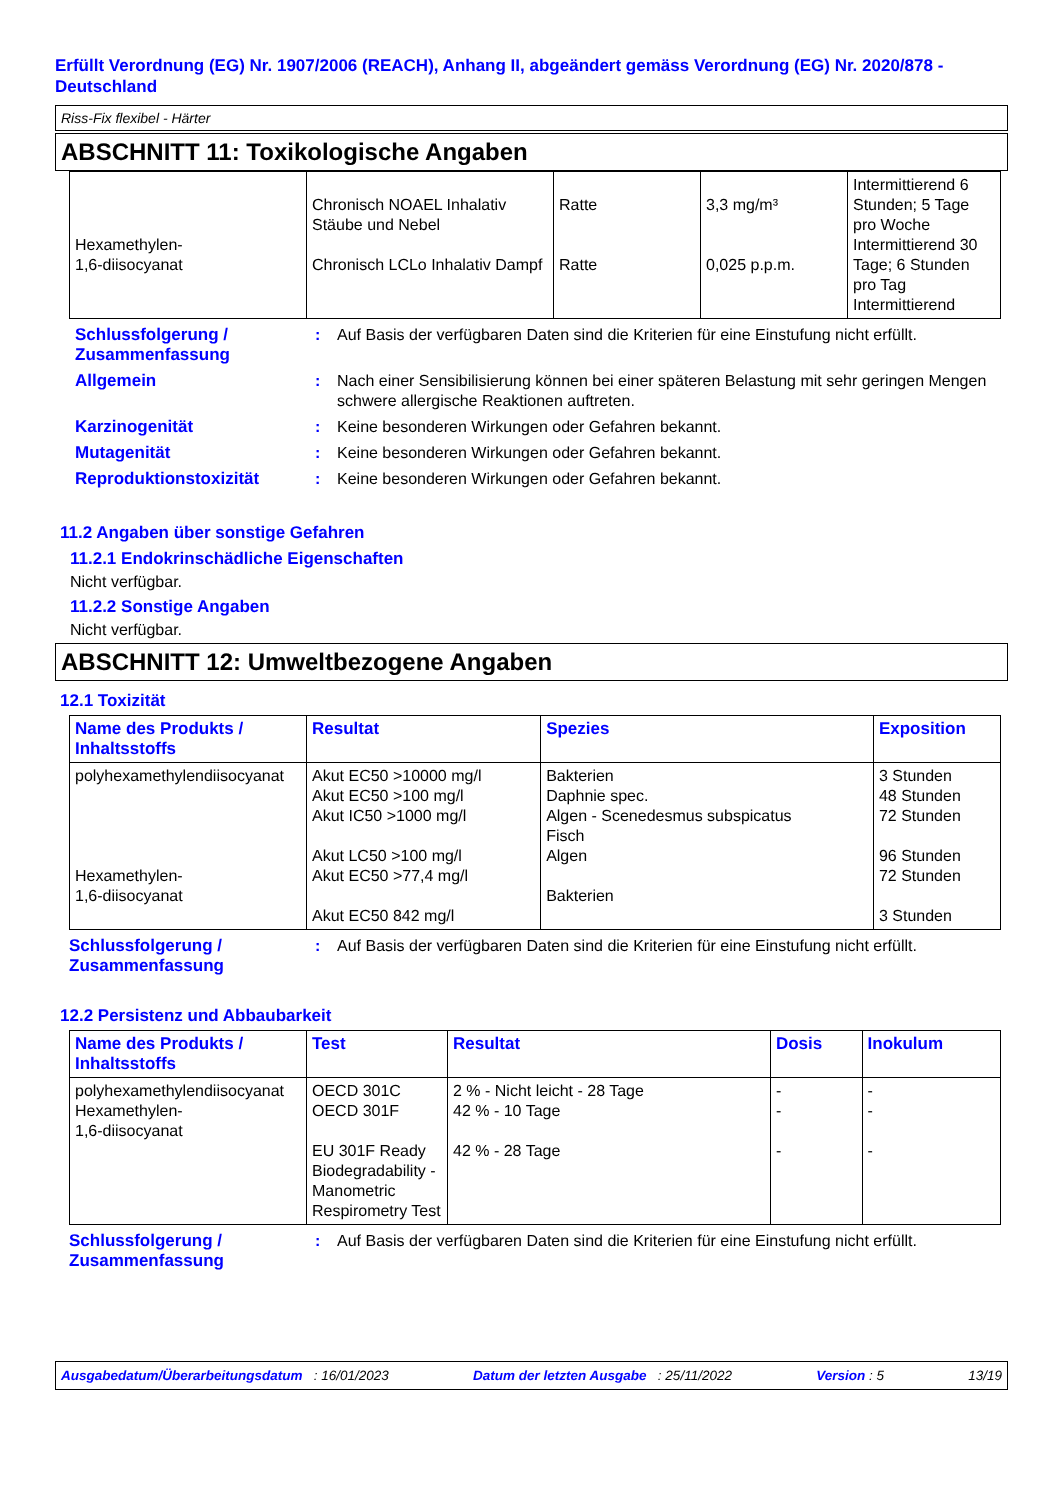Erfüllt Verordnung (EG) Nr. 1907/2006 (REACH), Anhang II, abgeändert gemäss Verordnung (EG) Nr. 2020/878 - Deutschland
Riss-Fix flexibel - Härter
ABSCHNITT 11: Toxikologische Angaben
| Hexamethylen- 1,6-diisocyanat | Chronisch NOAEL Inhalativ Stäube und Nebel Chronisch LCLo Inhalativ Dampf | Ratte Ratte | 3,3 mg/m³ 0,025 p.p.m. | Intermittierend 6 Stunden; 5 Tage pro Woche Intermittierend 30 Tage; 6 Stunden pro Tag Intermittierend |
Schlussfolgerung / Zusammenfassung
: Auf Basis der verfügbaren Daten sind die Kriterien für eine Einstufung nicht erfüllt.
Allgemein : Nach einer Sensibilisierung können bei einer späteren Belastung mit sehr geringen Mengen schwere allergische Reaktionen auftreten.
Karzinogenität : Keine besonderen Wirkungen oder Gefahren bekannt.
Mutagenität : Keine besonderen Wirkungen oder Gefahren bekannt.
Reproduktionstoxizität : Keine besonderen Wirkungen oder Gefahren bekannt.
11.2 Angaben über sonstige Gefahren
11.2.1 Endokrinschädliche Eigenschaften
Nicht verfügbar.
11.2.2 Sonstige Angaben
Nicht verfügbar.
ABSCHNITT 12: Umweltbezogene Angaben
12.1 Toxizität
| Name des Produkts / Inhaltsstoffs | Resultat | Spezies | Exposition |
| --- | --- | --- | --- |
| polyhexamethylendiisocyanat Hexamethylen- 1,6-diisocyanat | Akut EC50 >10000 mg/l Akut EC50 >100 mg/l Akut IC50 >1000 mg/l Akut LC50 >100 mg/l Akut EC50 >77,4 mg/l Akut EC50 842 mg/l | Bakterien Daphnie spec. Algen - Scenedesmus subspicatus Fisch Algen Bakterien | 3 Stunden 48 Stunden 72 Stunden 96 Stunden 72 Stunden 3 Stunden |
Schlussfolgerung / Zusammenfassung
: Auf Basis der verfügbaren Daten sind die Kriterien für eine Einstufung nicht erfüllt.
12.2 Persistenz und Abbaubarkeit
| Name des Produkts / Inhaltsstoffs | Test | Resultat | Dosis | Inokulum |
| --- | --- | --- | --- | --- |
| polyhexamethylendiisocyanat Hexamethylen- 1,6-diisocyanat | OECD 301C OECD 301F EU 301F Ready Biodegradability - Manometric Respirometry Test | 2 % - Nicht leicht - 28 Tage 42 % - 10 Tage 42 % - 28 Tage | - - - | - - - |
Schlussfolgerung / Zusammenfassung
: Auf Basis der verfügbaren Daten sind die Kriterien für eine Einstufung nicht erfüllt.
Ausgabedatum/Überarbeitungsdatum : 16/01/2023 Datum der letzten Ausgabe : 25/11/2022 Version : 5 13/19